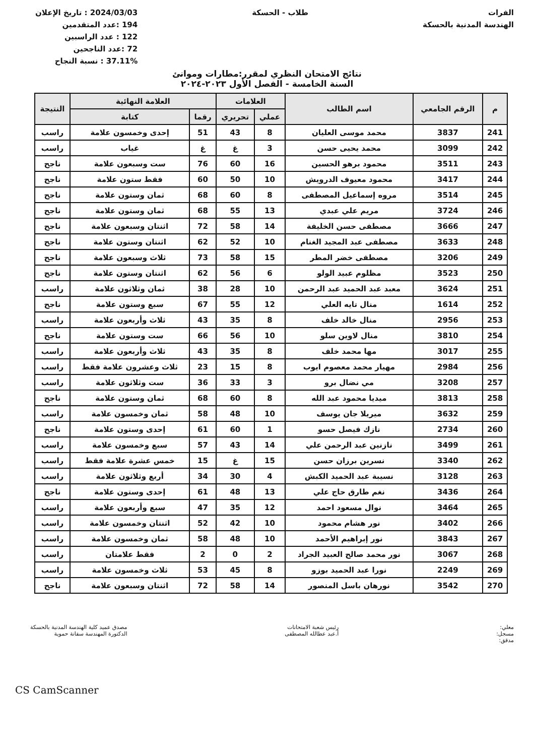الفرات
الهندسة المدنية بالحسكة
طلاب - الحسكة 2024/03/03 : تاريخ الإعلان
194 :عدد المتقدمين
122 : عدد الراسبين
72 :عدد الناجحين
37.11% : نسبة النجاح
نتائج الامتحان النظري لمقرر:مطارات وموانئ
السنة الخامسة - الفصل الأول ٢٠٢٣-٢٠٢٤
| م | الرقم الجامعي | اسم الطالب | العلامات | | العلامة النهائية | | النتيجة |
| --- | --- | --- | --- | --- | --- | --- | --- |
| | | | عملي | تحريري | رقما | كتابة | |
| 241 | 3837 | محمد موسى العليان | 8 | 43 | 51 | إحدى وخمسون علامة | راسب |
| 242 | 3099 | محمد يحيى حسن | 3 | غ | غ | غياب | راسب |
| 243 | 3511 | محمود برهو الحسين | 16 | 60 | 76 | ست وسبعون علامة | ناجح |
| 244 | 3417 | محمود معيوف الدرويش | 10 | 50 | 60 | فقط ستون علامة | ناجح |
| 245 | 3514 | مروه إسماعيل المصطفى | 8 | 60 | 68 | ثمان وستون علامة | ناجح |
| 246 | 3724 | مريم علي عبدي | 13 | 55 | 68 | ثمان وستون علامة | ناجح |
| 247 | 3666 | مصطفى حسن الخليفة | 14 | 58 | 72 | اثنتان وسبعون علامة | ناجح |
| 248 | 3633 | مصطفى عبد المجيد الغنام | 10 | 52 | 62 | اثنتان وستون علامة | ناجح |
| 249 | 3206 | مصطفى خضر المطر | 15 | 58 | 73 | ثلاث وسبعون علامة | ناجح |
| 250 | 3523 | مظلوم عبيد الولو | 6 | 56 | 62 | اثنتان وستون علامة | ناجح |
| 251 | 3624 | معبد عبد الحميد عبد الرحمن | 10 | 28 | 38 | ثمان وثلاثون علامة | راسب |
| 252 | 1614 | منال تايه العلي | 12 | 55 | 67 | سبع وستون علامة | ناجح |
| 253 | 2956 | منال خالد خلف | 8 | 35 | 43 | ثلاث وأربعون علامة | راسب |
| 254 | 3810 | منال لاوين سلو | 10 | 56 | 66 | ست وستون علامة | ناجح |
| 255 | 3017 | مها محمد خلف | 8 | 35 | 43 | ثلاث وأربعون علامة | راسب |
| 256 | 2984 | مهيار محمد معصوم ايوب | 8 | 15 | 23 | ثلاث وعشرون علامة فقط | راسب |
| 257 | 3208 | مي نضال برو | 3 | 33 | 36 | ست وثلاثون علامة | راسب |
| 258 | 3813 | ميديا محمود عبد الله | 8 | 60 | 68 | ثمان وستون علامة | ناجح |
| 259 | 3632 | ميريلا جان يوسف | 10 | 48 | 58 | ثمان وخمسون علامة | راسب |
| 260 | 2734 | نازك فيصل حسو | 1 | 60 | 61 | إحدى وستون علامة | ناجح |
| 261 | 3499 | نازنين عبد الرحمن علي | 14 | 43 | 57 | سبع وخمسون علامة | راسب |
| 262 | 3340 | نسرين برزان حسن | 15 | غ | 15 | خمس عشرة علامة فقط | راسب |
| 263 | 3128 | نسيبة عبد الحميد الكبش | 4 | 30 | 34 | أربع وثلاثون علامة | راسب |
| 264 | 3436 | نغم طارق حاج علي | 13 | 48 | 61 | إحدى وستون علامة | ناجح |
| 265 | 3464 | نوال مسعود احمد | 12 | 35 | 47 | سبع وأربعون علامة | راسب |
| 266 | 3402 | نور هشام محمود | 10 | 42 | 52 | اثنتان وخمسون علامة | راسب |
| 267 | 3843 | نور إبراهيم الأحمد | 10 | 48 | 58 | ثمان وخمسون علامة | راسب |
| 268 | 3067 | نور محمد صالح العبيد الجراد | 2 | 0 | 2 | فقط علامتان | راسب |
| 269 | 2249 | نورا عبد الحميد بوزو | 8 | 45 | 53 | ثلاث وخمسون علامة | راسب |
| 270 | 3542 | نورهان باسل المنصور | 14 | 58 | 72 | اثنتان وسبعون علامة | ناجح |
معلي:
مسجل:
مدقق:
رئيس شعبة الامتحانات
أ.عبد عطالله المصطفى
مصدق عميد كلية الهندسة المدنية بالحسكة
الدكتورة المهندسة سفانة حموية
CS CamScanner